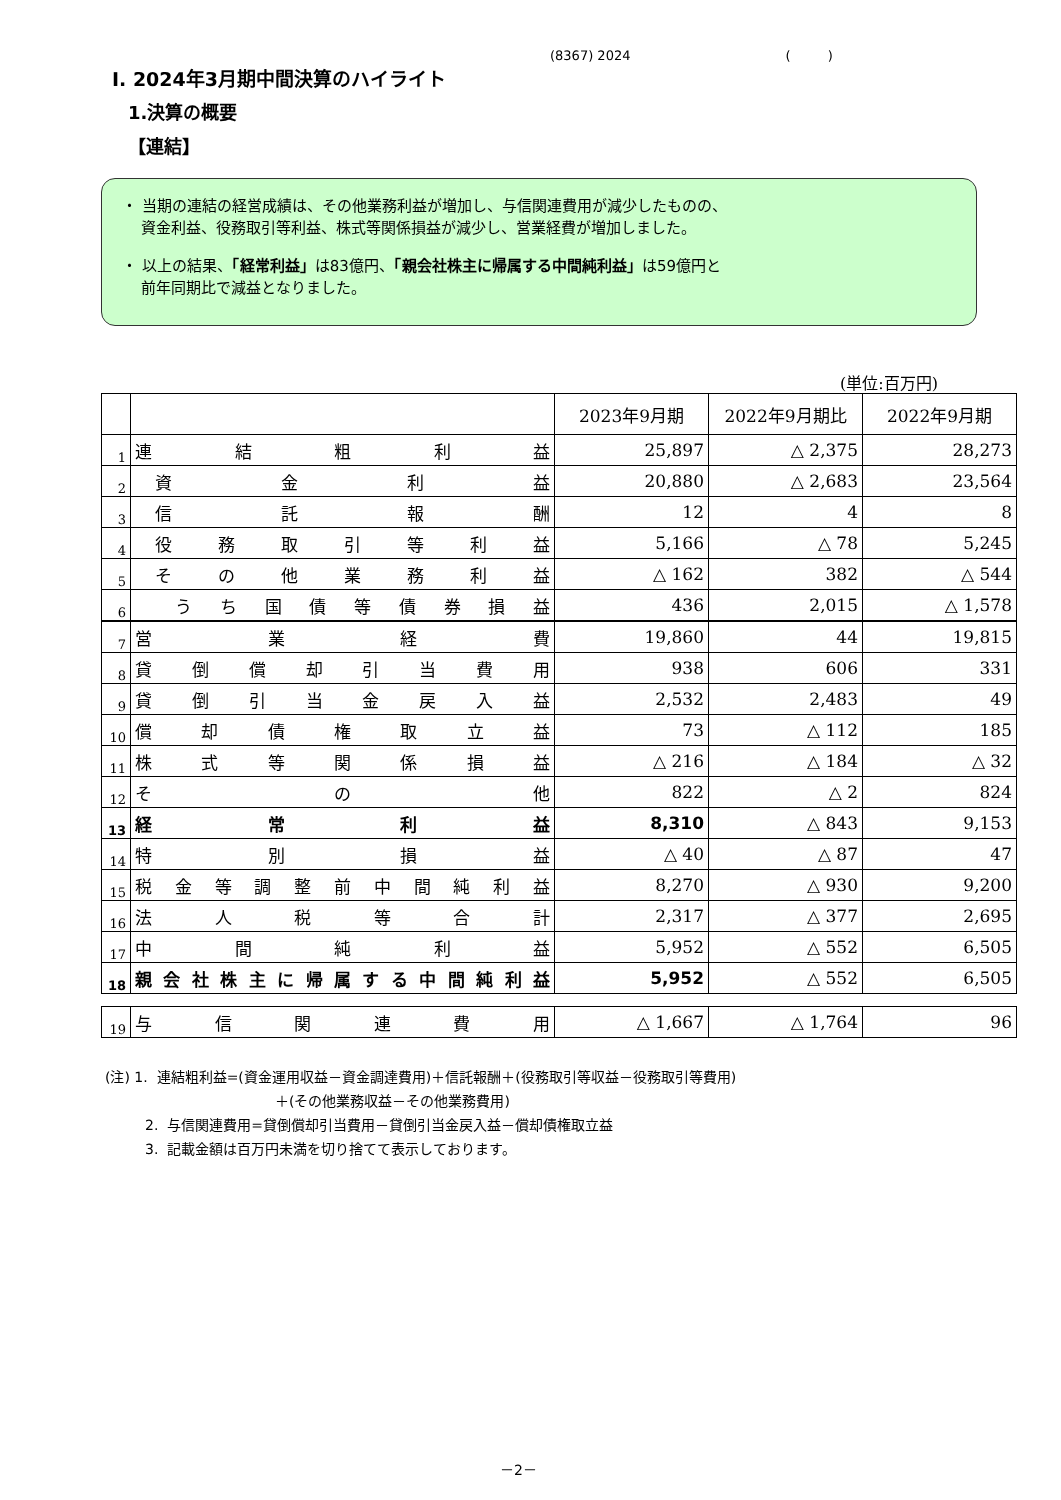(8367) 2024 ( )
Ⅰ. 2024年3月期中間決算のハイライト
1.決算の概要
【連結】
・ 当期の連結の経営成績は、その他業務利益が増加し、与信関連費用が減少したものの、
資金利益、役務取引等利益、株式等関係損益が減少し、営業経費が増加しました。
・ 以上の結果、「経常利益」は83億円、「親会社株主に帰属する中間純利益」は59億円と
前年同期比で減益となりました。
(単位:百万円)
| | | 2023年9月期 | 2022年9月期比 | 2022年9月期 |
| --- | --- | --- | --- | --- |
| 1 | 連結粗利益 | 25,897 | △ 2,375 | 28,273 |
| 2 | 資金利益 | 20,880 | △ 2,683 | 23,564 |
| 3 | 信託報酬 | 12 | 4 | 8 |
| 4 | 役務取引等利益 | 5,166 | △ 78 | 5,245 |
| 5 | その他業務利益 | △ 162 | 382 | △ 544 |
| 6 | うち国債等債券損益 | 436 | 2,015 | △ 1,578 |
| 7 | 営業経費 | 19,860 | 44 | 19,815 |
| 8 | 貸倒償却引当費用 | 938 | 606 | 331 |
| 9 | 貸倒引当金戻入益 | 2,532 | 2,483 | 49 |
| 10 | 償却債権取立益 | 73 | △ 112 | 185 |
| 11 | 株式等関係損益 | △ 216 | △ 184 | △ 32 |
| 12 | その他 | 822 | △ 2 | 824 |
| 13 | 経常利益 | 8,310 | △ 843 | 9,153 |
| 14 | 特別損益 | △ 40 | △ 87 | 47 |
| 15 | 税金等調整前中間純利益 | 8,270 | △ 930 | 9,200 |
| 16 | 法人税等合計 | 2,317 | △ 377 | 2,695 |
| 17 | 中間純利益 | 5,952 | △ 552 | 6,505 |
| 18 | 親会社株主に帰属する中間純利益 | 5,952 | △ 552 | 6,505 |
| 19 | 与信関連費用 | △ 1,667 | △ 1,764 | 96 |
(注) 1. 連結粗利益=(資金運用収益－資金調達費用)＋信託報酬＋(役務取引等収益－役務取引等費用)
＋(その他業務収益－その他業務費用)
2. 与信関連費用=貸倒償却引当費用－貸倒引当金戻入益－償却債権取立益
3. 記載金額は百万円未満を切り捨てて表示しております。
－2－